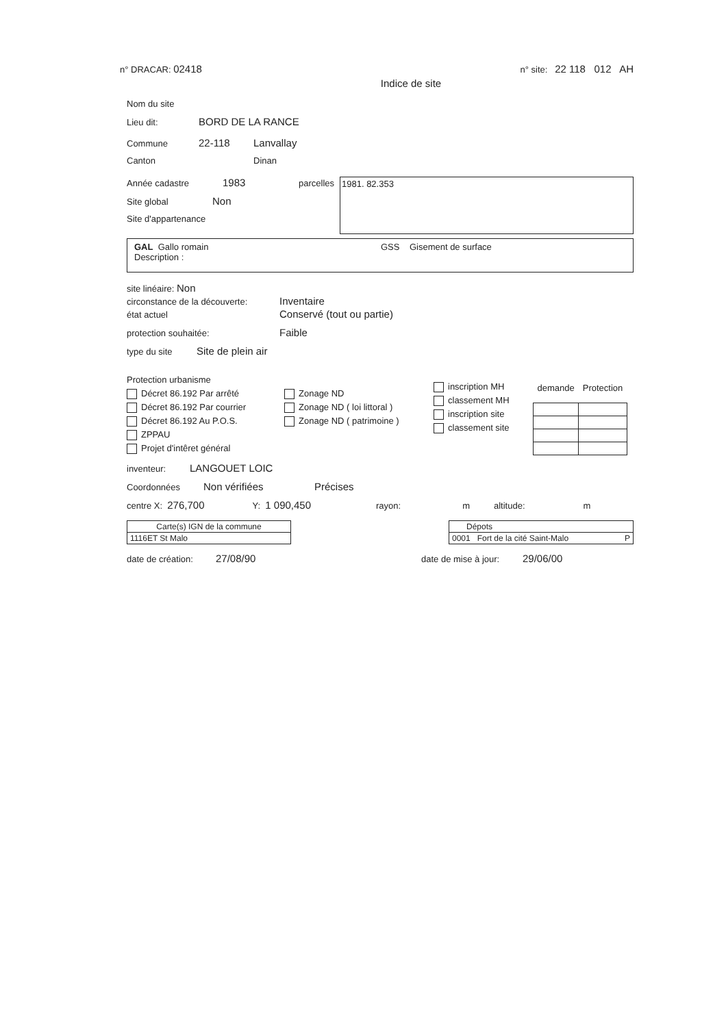n° DRACAR: 02418 n° site: 22 118 012 AH
Indice de site
Nom du site
Lieu dit: BORD DE LA RANCE
Commune 22-118 Lanvallay
Canton Dinan
Année cadastre 1983
Site global Non
Site d'appartenance
parcelles
1981. 82.353
GAL Gallo romain GSS Gisement de surface
Description :
site linéaire: Non
circonstance de la découverte: Inventaire
état actuel Conservé (tout ou partie)
protection souhaitée: Faible
type du site Site de plein air
Protection urbanisme
Décret 86.192 Par arrêté
Décret 86.192 Par courrier
Décret 86.192 Au P.O.S.
ZPPAU
Projet d'intêret général
Zonage ND
Zonage ND ( loi littoral )
Zonage ND ( patrimoine )
inscription MH
classement MH
inscription site
classement site
| demande | Protection |
| --- | --- |
inventeur: LANGOUET LOIC
Coordonnées Non vérifiées Précises
centre X: 276,700 Y: 1 090,450 rayon: m altitude: m
| Carte(s) IGN de la commune |
| 1116ET St Malo |
| Dépots |
| 0001 Fort de la cité Saint-Malo P |
date de création: 27/08/90 date de mise à jour: 29/06/00